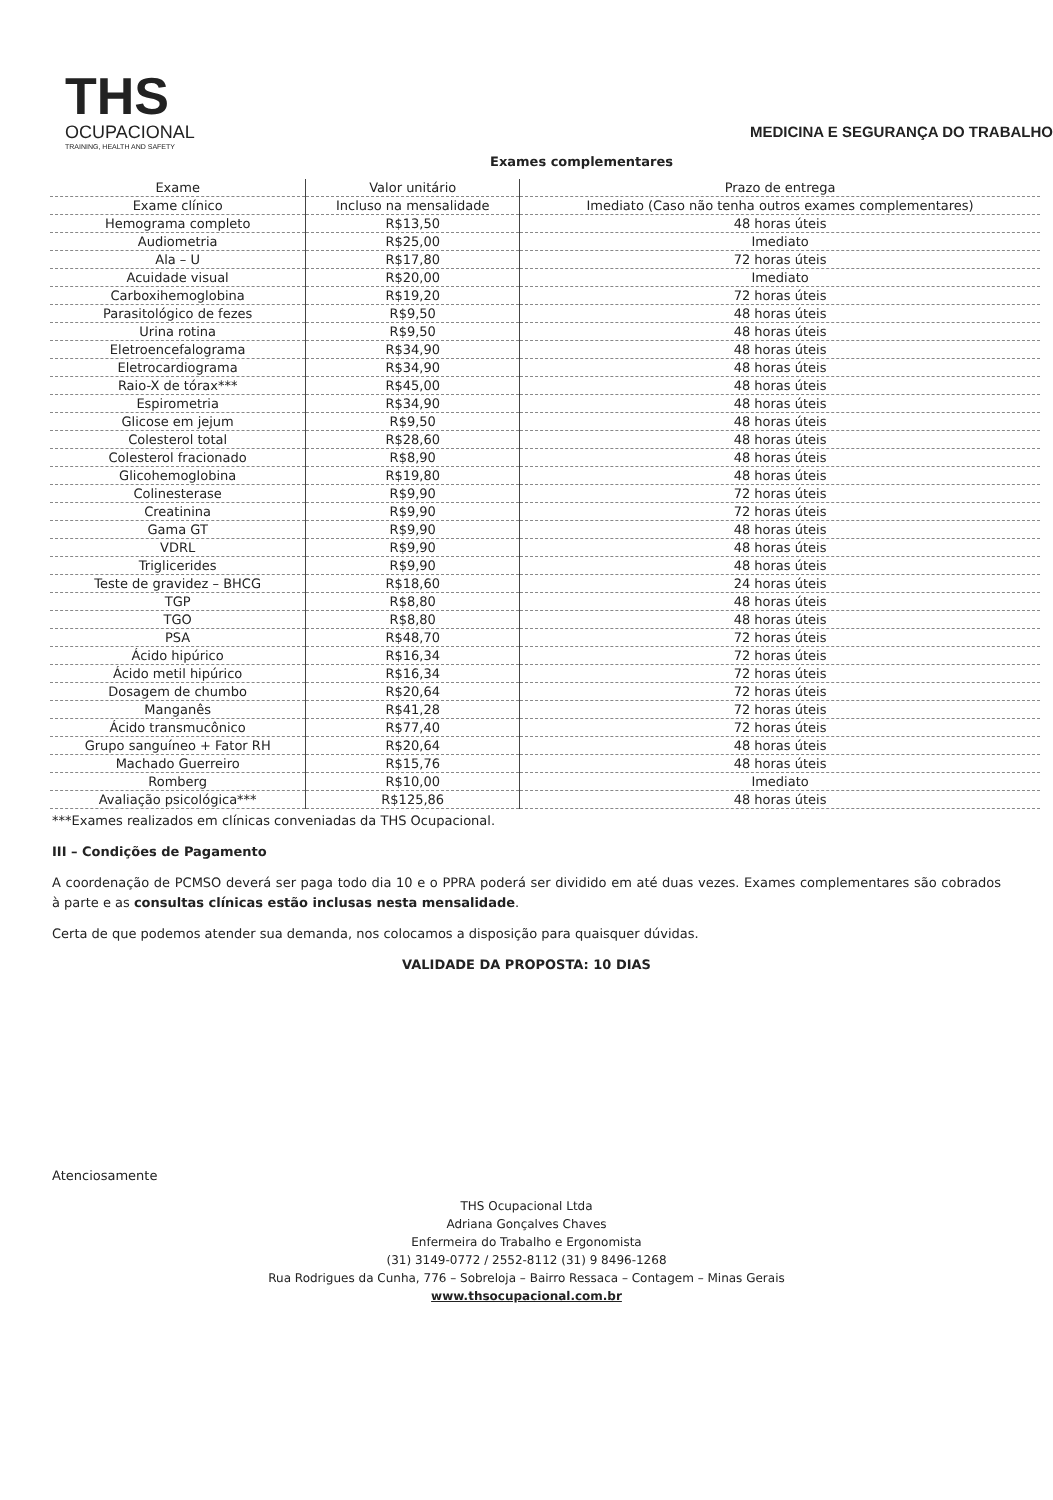THS
OCUPACIONAL
TRAINING, HEALTH AND SAFETY
MEDICINA E SEGURANÇA DO TRABALHO
Exames complementares
| Exame | Valor unitário | Prazo de entrega |
| --- | --- | --- |
| Exame clínico | Incluso na mensalidade | Imediato (Caso não tenha outros exames complementares) |
| Hemograma completo | R$13,50 | 48 horas úteis |
| Audiometria | R$25,00 | Imediato |
| Ala – U | R$17,80 | 72 horas úteis |
| Acuidade visual | R$20,00 | Imediato |
| Carboxihemoglobina | R$19,20 | 72 horas úteis |
| Parasitológico de fezes | R$9,50 | 48 horas úteis |
| Urina rotina | R$9,50 | 48 horas úteis |
| Eletroencefalograma | R$34,90 | 48 horas úteis |
| Eletrocardiograma | R$34,90 | 48 horas úteis |
| Raio-X de tórax*** | R$45,00 | 48 horas úteis |
| Espirometria | R$34,90 | 48 horas úteis |
| Glicose em jejum | R$9,50 | 48 horas úteis |
| Colesterol total | R$28,60 | 48 horas úteis |
| Colesterol fracionado | R$8,90 | 48 horas úteis |
| Glicohemoglobina | R$19,80 | 48 horas úteis |
| Colinesterase | R$9,90 | 72 horas úteis |
| Creatinina | R$9,90 | 72 horas úteis |
| Gama GT | R$9,90 | 48 horas úteis |
| VDRL | R$9,90 | 48 horas úteis |
| Triglicerides | R$9,90 | 48 horas úteis |
| Teste de gravidez – BHCG | R$18,60 | 24 horas úteis |
| TGP | R$8,80 | 48 horas úteis |
| TGO | R$8,80 | 48 horas úteis |
| PSA | R$48,70 | 72 horas úteis |
| Ácido hipúrico | R$16,34 | 72 horas úteis |
| Ácido metil hipúrico | R$16,34 | 72 horas úteis |
| Dosagem de chumbo | R$20,64 | 72 horas úteis |
| Manganês | R$41,28 | 72 horas úteis |
| Ácido transmucônico | R$77,40 | 72 horas úteis |
| Grupo sanguíneo + Fator RH | R$20,64 | 48 horas úteis |
| Machado Guerreiro | R$15,76 | 48 horas úteis |
| Romberg | R$10,00 | Imediato |
| Avaliação psicológica*** | R$125,86 | 48 horas úteis |
***Exames realizados em clínicas conveniadas da THS Ocupacional.
III – Condições de Pagamento
A coordenação de PCMSO deverá ser paga todo dia 10 e o PPRA poderá ser dividido em até duas vezes. Exames complementares são cobrados à parte e as consultas clínicas estão inclusas nesta mensalidade.
Certa de que podemos atender sua demanda, nos colocamos a disposição para quaisquer dúvidas.
VALIDADE DA PROPOSTA: 10 DIAS
Atenciosamente
THS Ocupacional Ltda
Adriana Gonçalves Chaves
Enfermeira do Trabalho e Ergonomista
(31) 3149-0772 / 2552-8112 (31) 9 8496-1268
Rua Rodrigues da Cunha, 776 – Sobreloja – Bairro Ressaca – Contagem – Minas Gerais
www.thsocupacional.com.br